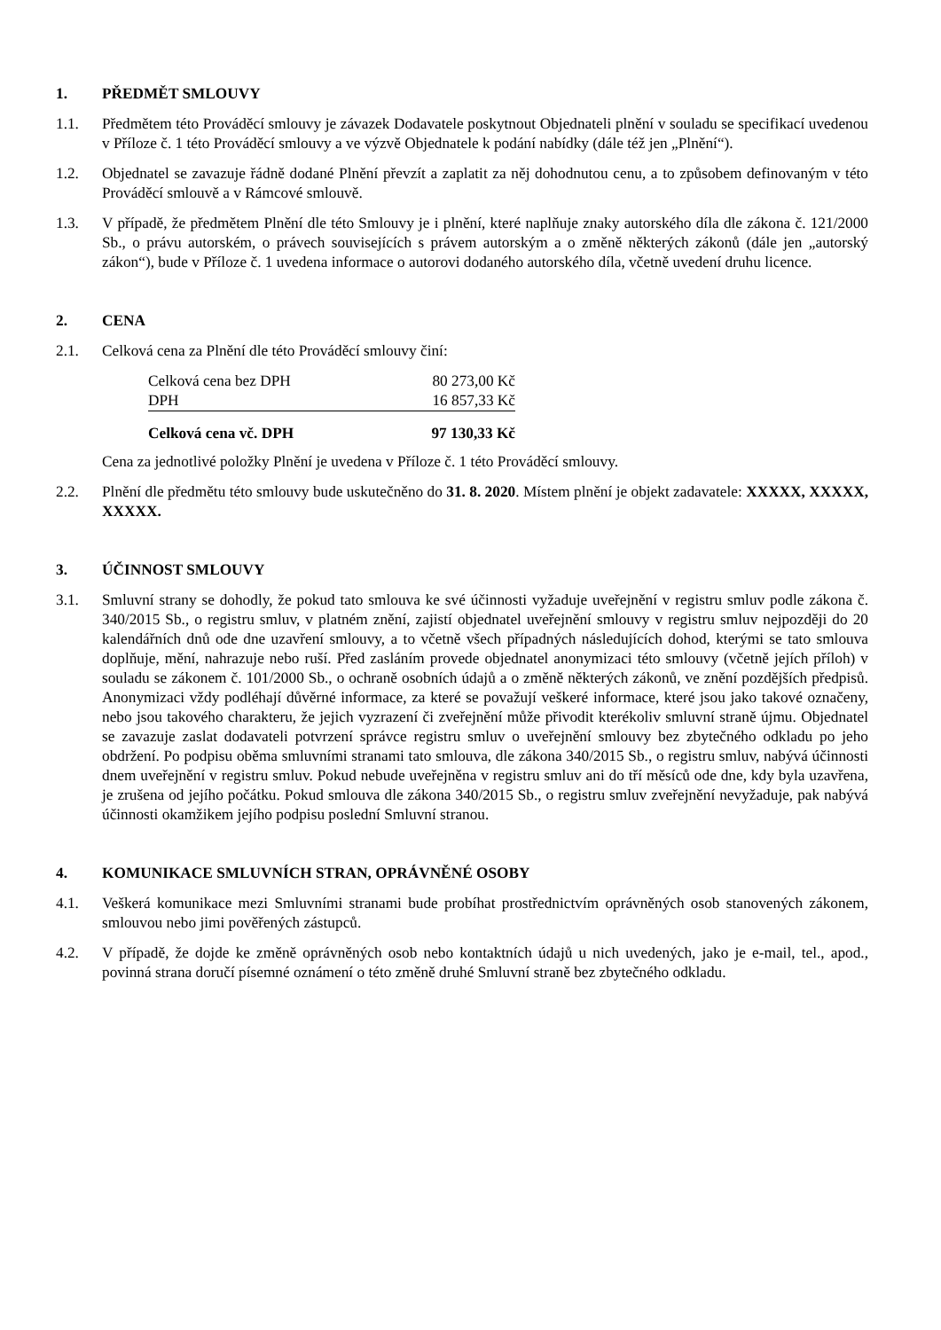1. PŘEDMĚT SMLOUVY
1.1. Předmětem této Prováděcí smlouvy je závazek Dodavatele poskytnout Objednateli plnění v souladu se specifikací uvedenou v Příloze č. 1 této Prováděcí smlouvy a ve výzvě Objednatele k podání nabídky (dále též jen „Plnění“).
1.2. Objednatel se zavazuje řádně dodané Plnění převzít a zaplatit za něj dohodnutou cenu, a to způsobem definovaným v této Prováděcí smlouvě a v Rámcové smlouvě.
1.3. V případě, že předmětem Plnění dle této Smlouvy je i plnění, které naplňuje znaky autorského díla dle zákona č. 121/2000 Sb., o právu autorském, o právech souvisejících s právem autorským a o změně některých zákonů (dále jen „autorský zákon“), bude v Příloze č. 1 uvedena informace o autorovi dodaného autorského díla, včetně uvedení druhu licence.
2. CENA
2.1. Celková cena za Plnění dle této Prováděcí smlouvy činí:
| Celková cena bez DPH | 80 273,00 Kč |
| DPH | 16 857,33 Kč |
| Celková cena vč. DPH | 97 130,33 Kč |
Cena za jednotlivé položky Plnění je uvedena v Příloze č. 1 této Prováděcí smlouvy.
2.2. Plnění dle předmětu této smlouvy bude uskutečněno do 31. 8. 2020. Místem plnění je objekt zadavatele: XXXXX, XXXXX, XXXXX.
3. ÚČINNOST SMLOUVY
3.1. Smluvní strany se dohodly, že pokud tato smlouva ke své účinnosti vyžaduje uveřejnění v registru smluv podle zákona č. 340/2015 Sb., o registru smluv, v platném znění, zajistí objednatel uveřejnění smlouvy v registru smluv nejpozději do 20 kalendářních dnů ode dne uzavření smlouvy, a to včetně všech případných následujících dohod, kterými se tato smlouva doplňuje, mění, nahrazuje nebo ruší. Před zasláním provede objednatel anonymizaci této smlouvy (včetně jejích příloh) v souladu se zákonem č. 101/2000 Sb., o ochraně osobních údajů a o změně některých zákonů, ve znění pozdějších předpisů. Anonymizaci vždy podléhají důvěrné informace, za které se považují veškeré informace, které jsou jako takové označeny, nebo jsou takového charakteru, že jejich vyzrazení či zveřejnění může přivodit kterékoliv smluvní straně újmu. Objednatel se zavazuje zaslat dodavateli potvrzení správce registru smluv o uveřejnění smlouvy bez zbytečného odkladu po jeho obdržení. Po podpisu oběma smluvními stranami tato smlouva, dle zákona 340/2015 Sb., o registru smluv, nabývá účinnosti dnem uveřejnění v registru smluv. Pokud nebude uveřejněna v registru smluv ani do tří měsíců ode dne, kdy byla uzavřena, je zrušena od jejího počátku. Pokud smlouva dle zákona 340/2015 Sb., o registru smluv zveřejnění nevyžaduje, pak nabývá účinnosti okamžikem jejího podpisu poslední Smluvní stranou.
4. KOMUNIKACE SMLUVNÍCH STRAN, OPRÁVNĚNÉ OSOBY
4.1. Veškerá komunikace mezi Smluvními stranami bude probíhat prostřednictvím oprávněných osob stanovených zákonem, smlouvou nebo jimi pověřených zástupců.
4.2. V případě, že dojde ke změně oprávněných osob nebo kontaktních údajů u nich uvedených, jako je e-mail, tel., apod., povinná strana doručí písemné oznámení o této změně druhé Smluvní straně bez zbytečného odkladu.